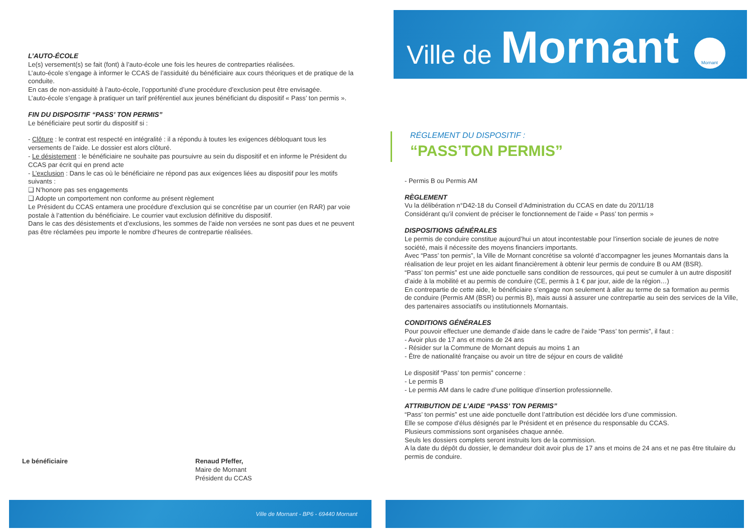L’AUTO-ÉCOLE
Le(s) versement(s) se fait (font) à l’auto-école une fois les heures de contreparties réalisées.
L’auto-école s’engage à informer le CCAS de l’assiduité du bénéficiaire aux cours théoriques et de pratique de la conduite.
En cas de non-assiduité à l’auto-école, l’opportunité d’une procédure d’exclusion peut être envisagée.
L’auto-école s’engage à pratiquer un tarif préférentiel aux jeunes bénéficiant du dispositif « Pass’ ton permis ».
FIN DU DISPOSITIF “PASS’ TON PERMIS”
Le bénéficiaire peut sortir du dispositif si :
- Clôture : le contrat est respecté en intégralité : il a répondu à toutes les exigences débloquant tous les versements de l’aide. Le dossier est alors clôturé.
- Le désistement : le bénéficiaire ne souhaite pas poursuivre au sein du dispositif et en informe le Président du CCAS par écrit qui en prend acte
- L’exclusion : Dans le cas où le bénéficiaire ne répond pas aux exigences liées au dispositif pour les motifs suivants :
❑ N’honore pas ses engagements
❑ Adopte un comportement non conforme au présent règlement
Le Président du CCAS entamera une procédure d’exclusion qui se concrétise par un courrier (en RAR) par voie postale à l’attention du bénéficiaire. Le courrier vaut exclusion définitive du dispositif.
Dans le cas des désistements et d’exclusions, les sommes de l’aide non versées ne sont pas dues et ne peuvent pas être réclamées peu importe le nombre d’heures de contrepartie réalisées.
Le bénéficiaire Renaud Pfeffer,
Maire de Mornant
Président du CCAS
Ville de Mornant - BP6 - 69440 Mornant
Ville de Mornant
Mornant
RÉGLEMENT DU DISPOSITIF :
“PASS’TON PERMIS”
- Permis B ou Permis AM
RÈGLEMENT
Vu la délibération n°D42-18 du Conseil d’Administration du CCAS en date du 20/11/18
Considérant qu’il convient de préciser le fonctionnement de l’aide « Pass’ ton permis »
DISPOSITIONS GÉNÉRALES
Le permis de conduire constitue aujourd’hui un atout incontestable pour l’insertion sociale de jeunes de notre société, mais il nécessite des moyens financiers importants.
Avec “Pass’ ton permis”, la Ville de Mornant concrétise sa volonté d’accompagner les jeunes Mornantais dans la réalisation de leur projet en les aidant financièrement à obtenir leur permis de conduire B ou AM (BSR).
“Pass’ ton permis” est une aide ponctuelle sans condition de ressources, qui peut se cumuler à un autre dispositif d’aide à la mobilité et au permis de conduire (CE, permis à 1 € par jour, aide de la région…)
En contrepartie de cette aide, le bénéficiaire s’engage non seulement à aller au terme de sa formation au permis de conduire (Permis AM (BSR) ou permis B), mais aussi à assurer une contrepartie au sein des services de la Ville, des partenaires associatifs ou institutionnels Mornantais.
CONDITIONS GÉNÉRALES
Pour pouvoir effectuer une demande d’aide dans le cadre de l’aide “Pass’ ton permis”, il faut :
- Avoir plus de 17 ans et moins de 24 ans
- Résider sur la Commune de Mornant depuis au moins 1 an
- Être de nationalité française ou avoir un titre de séjour en cours de validité
Le dispositif “Pass’ ton permis” concerne :
- Le permis B
- Le permis AM dans le cadre d’une politique d’insertion professionnelle.
ATTRIBUTION DE L’AIDE “PASS’ TON PERMIS”
“Pass’ ton permis” est une aide ponctuelle dont l’attribution est décidée lors d’une commission.
Elle se compose d’élus désignés par le Président et en présence du responsable du CCAS.
Plusieurs commissions sont organisées chaque année.
Seuls les dossiers complets seront instruits lors de la commission.
A la date du dépôt du dossier, le demandeur doit avoir plus de 17 ans et moins de 24 ans et ne pas être titulaire du permis de conduire.